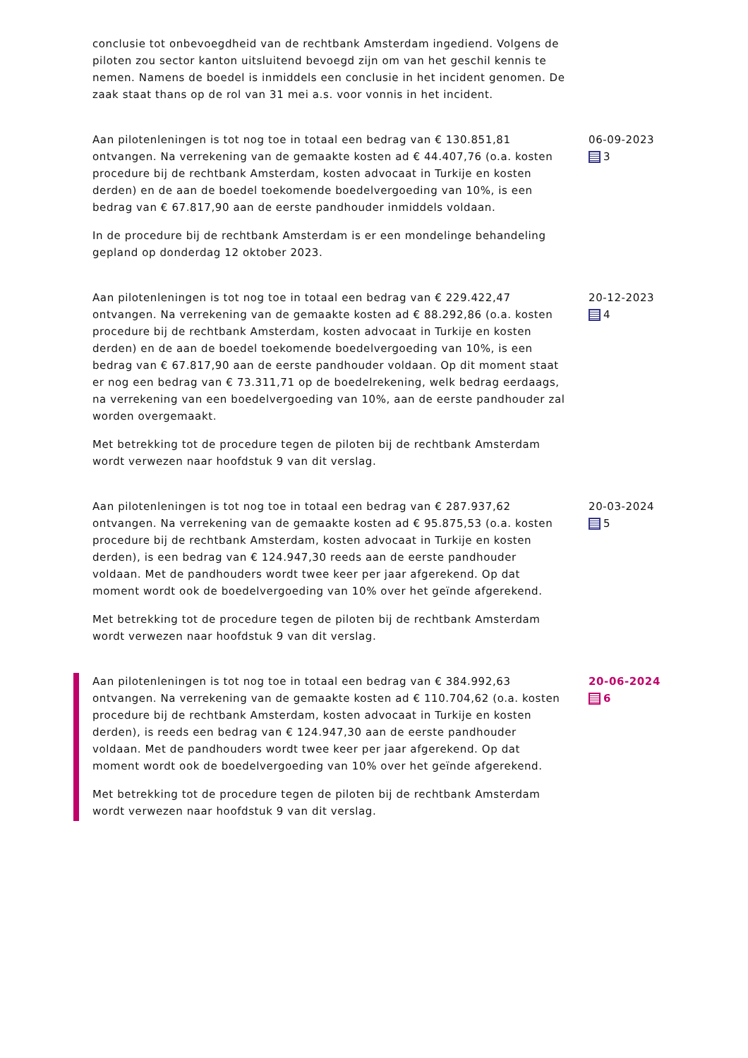conclusie tot onbevoegdheid van de rechtbank Amsterdam ingediend. Volgens de piloten zou sector kanton uitsluitend bevoegd zijn om van het geschil kennis te nemen. Namens de boedel is inmiddels een conclusie in het incident genomen. De zaak staat thans op de rol van 31 mei a.s. voor vonnis in het incident.
Aan pilotenleningen is tot nog toe in totaal een bedrag van € 130.851,81 ontvangen. Na verrekening van de gemaakte kosten ad € 44.407,76 (o.a. kosten procedure bij de rechtbank Amsterdam, kosten advocaat in Turkije en kosten derden) en de aan de boedel toekomende boedelvergoeding van 10%, is een bedrag van € 67.817,90 aan de eerste pandhouder inmiddels voldaan.
In de procedure bij de rechtbank Amsterdam is er een mondelinge behandeling gepland op donderdag 12 oktober 2023.
06-09-2023
3
Aan pilotenleningen is tot nog toe in totaal een bedrag van € 229.422,47 ontvangen. Na verrekening van de gemaakte kosten ad € 88.292,86 (o.a. kosten procedure bij de rechtbank Amsterdam, kosten advocaat in Turkije en kosten derden) en de aan de boedel toekomende boedelvergoeding van 10%, is een bedrag van € 67.817,90 aan de eerste pandhouder voldaan. Op dit moment staat er nog een bedrag van € 73.311,71 op de boedelrekening, welk bedrag eerdaags, na verrekening van een boedelvergoeding van 10%, aan de eerste pandhouder zal worden overgemaakt.
Met betrekking tot de procedure tegen de piloten bij de rechtbank Amsterdam wordt verwezen naar hoofdstuk 9 van dit verslag.
20-12-2023
4
Aan pilotenleningen is tot nog toe in totaal een bedrag van € 287.937,62 ontvangen. Na verrekening van de gemaakte kosten ad € 95.875,53 (o.a. kosten procedure bij de rechtbank Amsterdam, kosten advocaat in Turkije en kosten derden), is een bedrag van € 124.947,30 reeds aan de eerste pandhouder voldaan. Met de pandhouders wordt twee keer per jaar afgerekend. Op dat moment wordt ook de boedelvergoeding van 10% over het geïnde afgerekend.
Met betrekking tot de procedure tegen de piloten bij de rechtbank Amsterdam wordt verwezen naar hoofdstuk 9 van dit verslag.
20-03-2024
5
Aan pilotenleningen is tot nog toe in totaal een bedrag van € 384.992,63 ontvangen. Na verrekening van de gemaakte kosten ad € 110.704,62 (o.a. kosten procedure bij de rechtbank Amsterdam, kosten advocaat in Turkije en kosten derden), is reeds een bedrag van € 124.947,30 aan de eerste pandhouder voldaan. Met de pandhouders wordt twee keer per jaar afgerekend. Op dat moment wordt ook de boedelvergoeding van 10% over het geïnde afgerekend.
Met betrekking tot de procedure tegen de piloten bij de rechtbank Amsterdam wordt verwezen naar hoofdstuk 9 van dit verslag.
20-06-2024
6